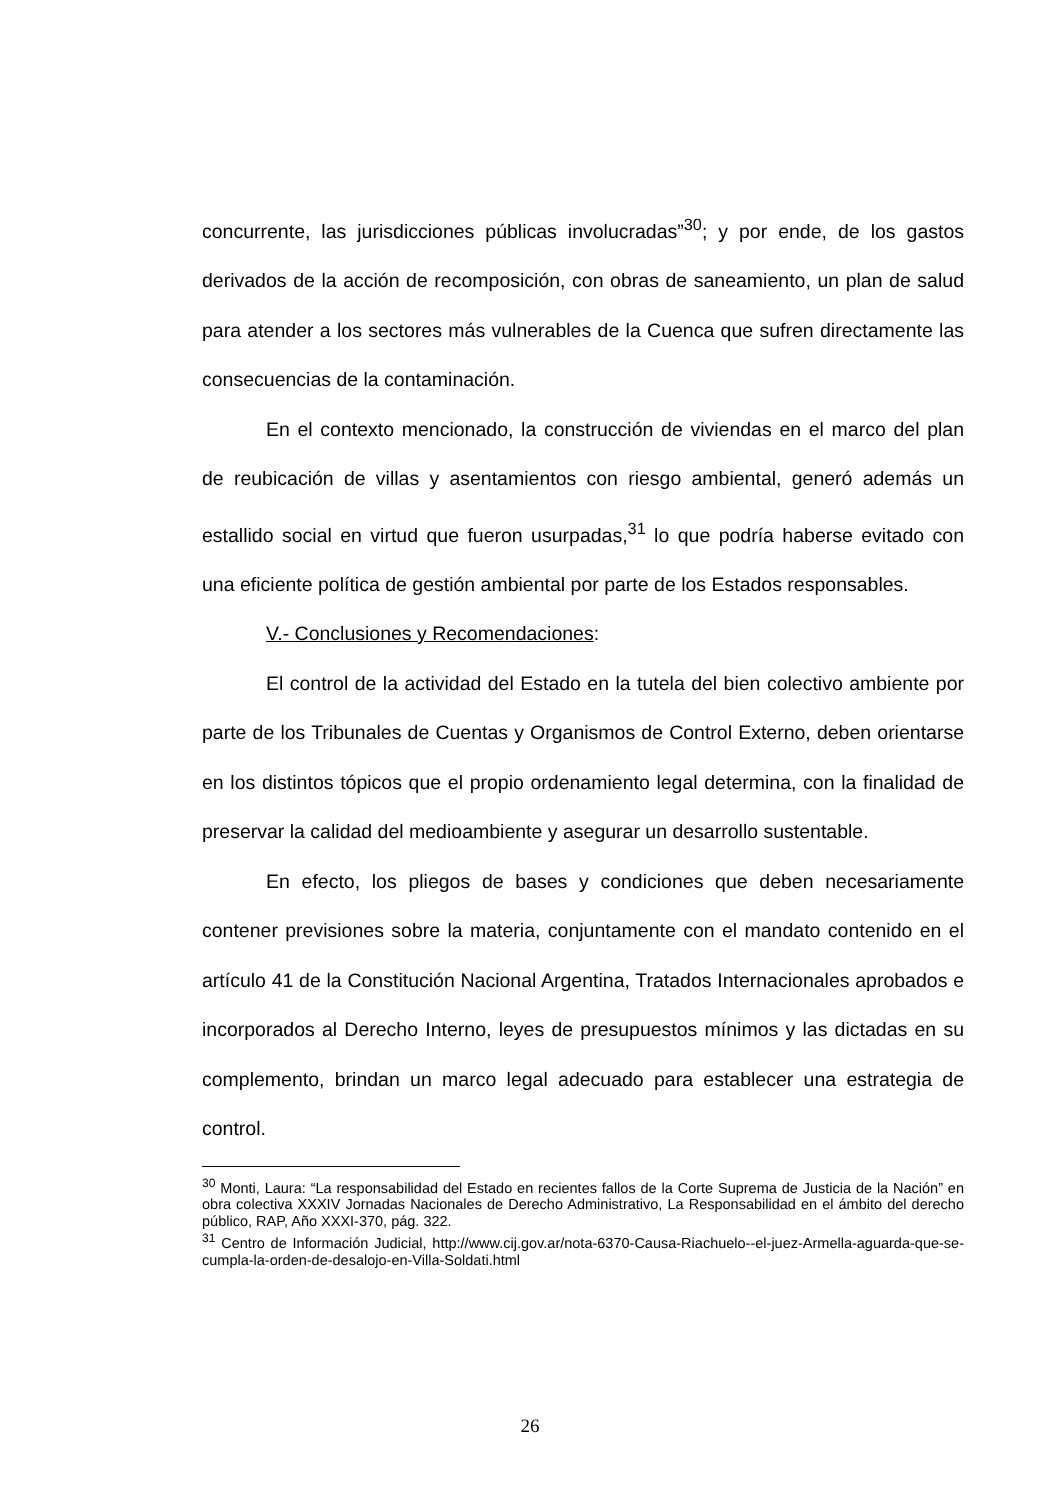concurrente, las jurisdicciones públicas involucradas”<sup>30</sup>; y por ende, de los gastos derivados de la acción de recomposición, con obras de saneamiento, un plan de salud para atender a los sectores más vulnerables de la Cuenca que sufren directamente las consecuencias de la contaminación.
En el contexto mencionado, la construcción de viviendas en el marco del plan de reubicación de villas y asentamientos con riesgo ambiental, generó además un estallido social en virtud que fueron usurpadas,<sup>31</sup> lo que podría haberse evitado con una eficiente política de gestión ambiental por parte de los Estados responsables.
V.- Conclusiones y Recomendaciones:
El control de la actividad del Estado en la tutela del bien colectivo ambiente por parte de los Tribunales de Cuentas y Organismos de Control Externo, deben orientarse en los distintos tópicos que el propio ordenamiento legal determina, con la finalidad de preservar la calidad del medioambiente y asegurar un desarrollo sustentable.
En efecto, los pliegos de bases y condiciones que deben necesariamente contener previsiones sobre la materia, conjuntamente con el mandato contenido en el artículo 41 de la Constitución Nacional Argentina, Tratados Internacionales aprobados e incorporados al Derecho Interno, leyes de presupuestos mínimos y las dictadas en su complemento, brindan un marco legal adecuado para establecer una estrategia de control.
<sup>30</sup> Monti, Laura: “La responsabilidad del Estado en recientes fallos de la Corte Suprema de Justicia de la Nación” en obra colectiva XXXIV Jornadas Nacionales de Derecho Administrativo, La Responsabilidad en el ámbito del derecho público, RAP, Año XXXI-370, pág. 322.
<sup>31</sup> Centro de Información Judicial, http://www.cij.gov.ar/nota-6370-Causa-Riachuelo--el-juez-Armella-aguarda-que-se-cumpla-la-orden-de-desalojo-en-Villa-Soldati.html
26